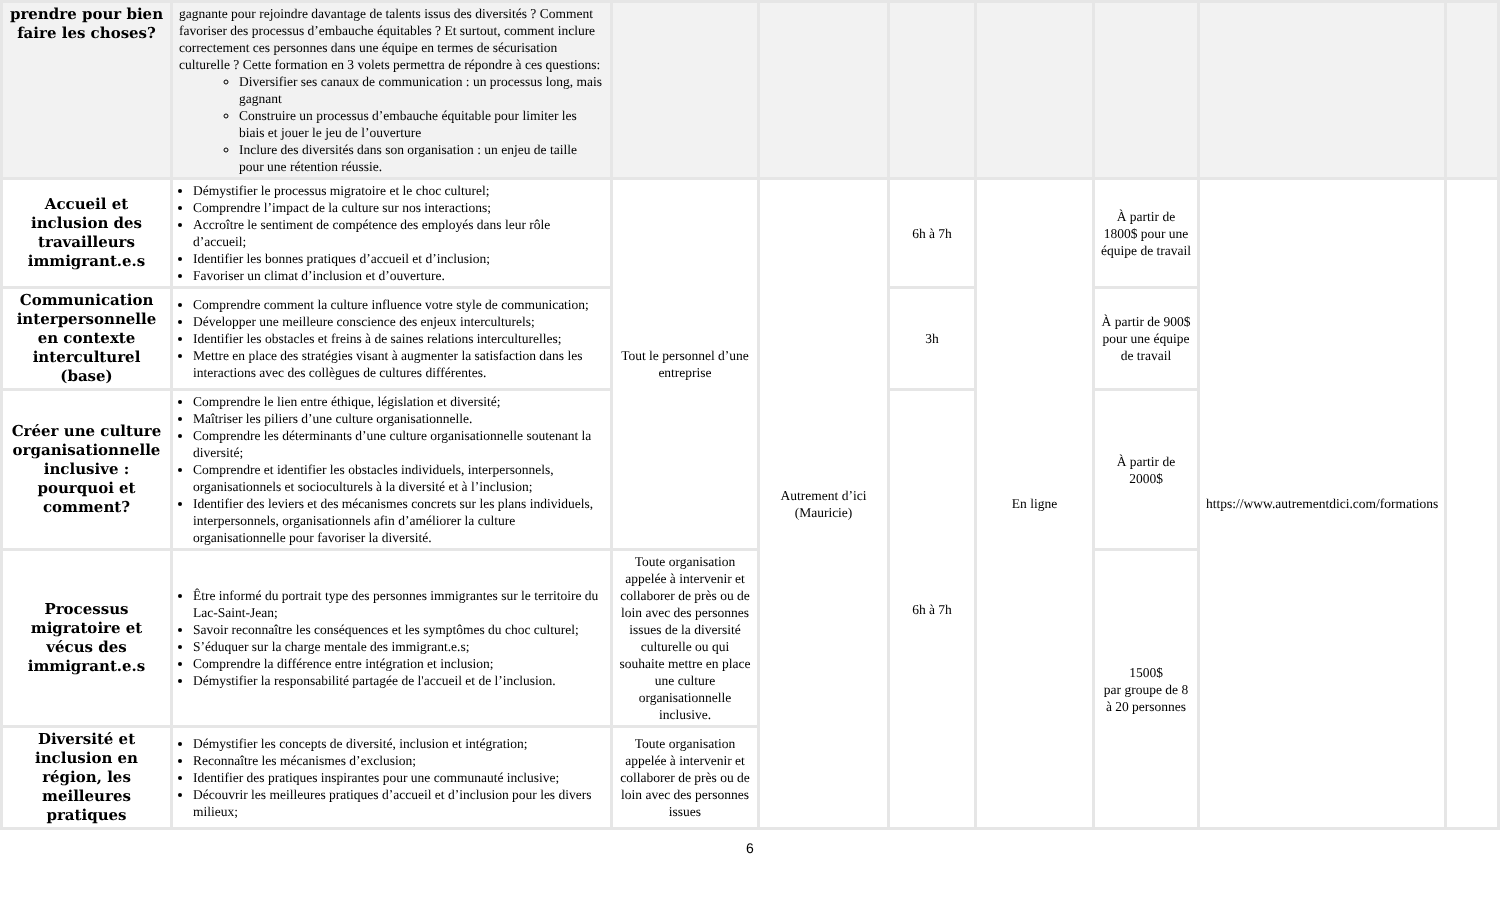| prendre pour bien faire les choses? | gagnante pour rejoindre davantage de talents issus des diversités ? Comment favoriser des processus d’embauche équitables ? Et surtout, comment inclure correctement ces personnes dans une équipe en termes de sécurisation culturelle ? Cette formation en 3 volets permettra de répondre à ces questions: Diversifier ses canaux de communication : un processus long, mais gagnant Construire un processus d’embauche équitable pour limiter les biais et jouer le jeu de l’ouverture Inclure des diversités dans son organisation : un enjeu de taille pour une rétention réussie. | | | | | | | |
| Accueil et inclusion des travailleurs immigrant.e.s | Démystifier le processus migratoire et le choc culturel; Comprendre l’impact de la culture sur nos interactions; Accroître le sentiment de compétence des employés dans leur rôle d’accueil; Identifier les bonnes pratiques d’accueil et d’inclusion; Favoriser un climat d’inclusion et d’ouverture. | Tout le personnel d’une entreprise | Autrement d’ici (Mauricie) | 6h à 7h | En ligne | À partir de 1800$ pour une équipe de travail | https://www.autrementdici.com/formations | |
| Communication interpersonnelle en contexte interculturel (base) | Comprendre comment la culture influence votre style de communication; Développer une meilleure conscience des enjeux interculturels; Identifier les obstacles et freins à de saines relations interculturelles; Mettre en place des stratégies visant à augmenter la satisfaction dans les interactions avec des collègues de cultures différentes. | | | 3h | | À partir de 900$ pour une équipe de travail | | |
| Créer une culture organisationnelle inclusive : pourquoi et comment? | Comprendre le lien entre éthique, législation et diversité; Maîtriser les piliers d’une culture organisationnelle. Comprendre les déterminants d’une culture organisationnelle soutenant la diversité; Comprendre et identifier les obstacles individuels, interpersonnels, organisationnels et socioculturels à la diversité et à l’inclusion; Identifier des leviers et des mécanismes concrets sur les plans individuels, interpersonnels, organisationnels afin d’améliorer la culture organisationnelle pour favoriser la diversité. | | | 6h à 7h | | À partir de 2000$ | | |
| Processus migratoire et vécus des immigrant.e.s | Être informé du portrait type des personnes immigrantes sur le territoire du Lac-Saint-Jean; Savoir reconnaître les conséquences et les symptômes du choc culturel; S’éduquer sur la charge mentale des immigrant.e.s; Comprendre la différence entre intégration et inclusion; Démystifier la responsabilité partagée de l'accueil et de l’inclusion. | Toute organisation appelée à intervenir et collaborer de près ou de loin avec des personnes issues de la diversité culturelle ou qui souhaite mettre en place une culture organisationnelle inclusive. | | | | 1500$ par groupe de 8 à 20 personnes | | |
| Diversité et inclusion en région, les meilleures pratiques | Démystifier les concepts de diversité, inclusion et intégration; Reconnaître les mécanismes d’exclusion; Identifier des pratiques inspirantes pour une communauté inclusive; Découvrir les meilleures pratiques d’accueil et d’inclusion pour les divers milieux; | Toute organisation appelée à intervenir et collaborer de près ou de loin avec des personnes issues | | | | | | |
6